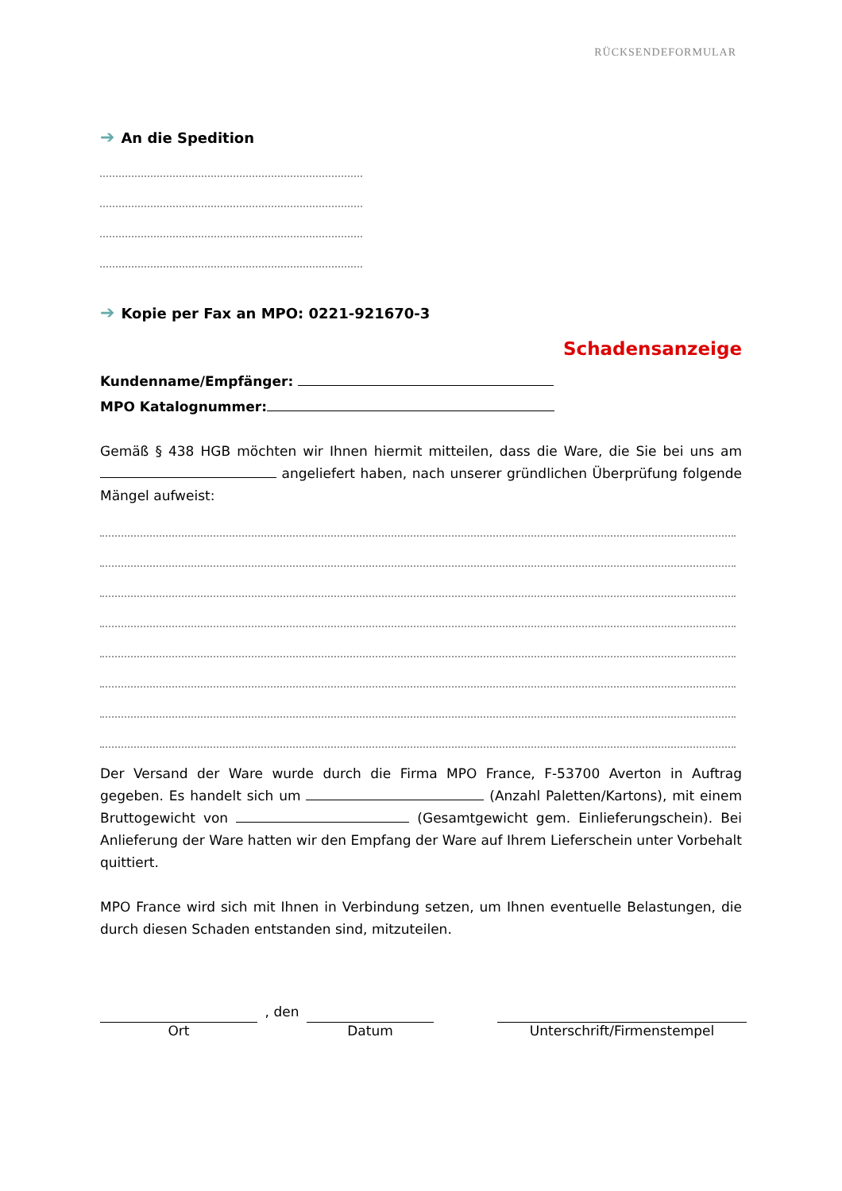RÜCKSENDEFORMULAR
➔ An die Spedition
➔ Kopie per Fax an MPO: 0221-921670-3
Schadensanzeige
Kundenname/Empfänger:
MPO Katalognummer:
Gemäß § 438 HGB möchten wir Ihnen hiermit mitteilen, dass die Ware, die Sie bei uns am angeliefert haben, nach unserer gründlichen Überprüfung folgende Mängel aufweist:
Der Versand der Ware wurde durch die Firma MPO France, F-53700 Averton in Auftrag gegeben. Es handelt sich um (Anzahl Paletten/Kartons), mit einem Bruttogewicht von (Gesamtgewicht gem. Einlieferungschein). Bei Anlieferung der Ware hatten wir den Empfang der Ware auf Ihrem Lieferschein unter Vorbehalt quittiert.
MPO France wird sich mit Ihnen in Verbindung setzen, um Ihnen eventuelle Belastungen, die durch diesen Schaden entstanden sind, mitzuteilen.
Ort
, den
Datum
Unterschrift/Firmenstempel